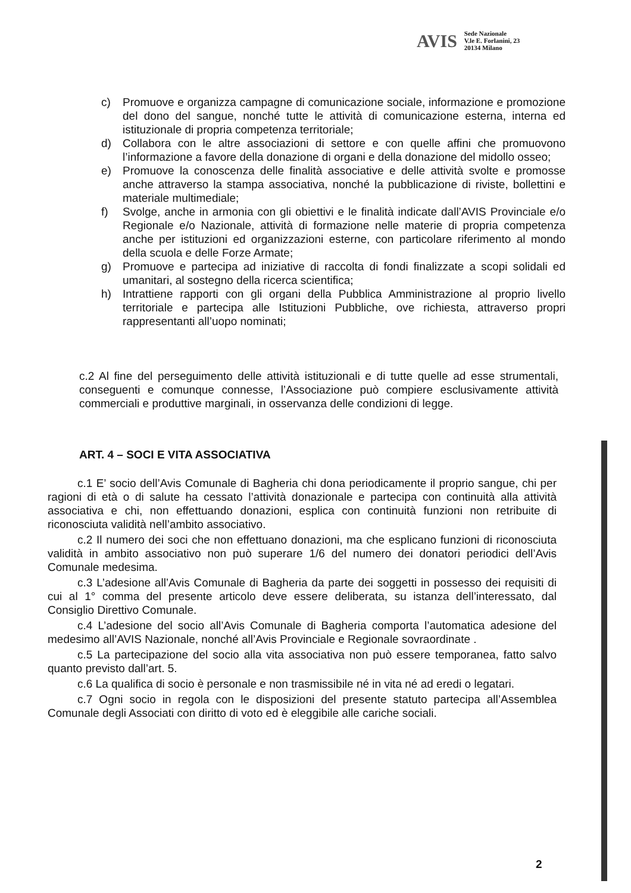AVIS Sede Nazionale
V.le E. Forlanini, 23
20134 Milano
c) Promuove e organizza campagne di comunicazione sociale, informazione e promozione del dono del sangue, nonché tutte le attività di comunicazione esterna, interna ed istituzionale di propria competenza territoriale;
d) Collabora con le altre associazioni di settore e con quelle affini che promuovono l’informazione a favore della donazione di organi e della donazione del midollo osseo;
e) Promuove la conoscenza delle finalità associative e delle attività svolte e promosse anche attraverso la stampa associativa, nonché la pubblicazione di riviste, bollettini e materiale multimediale;
f) Svolge, anche in armonia con gli obiettivi e le finalità indicate dall’AVIS Provinciale e/o Regionale e/o Nazionale, attività di formazione nelle materie di propria competenza anche per istituzioni ed organizzazioni esterne, con particolare riferimento al mondo della scuola e delle Forze Armate;
g) Promuove e partecipa ad iniziative di raccolta di fondi finalizzate a scopi solidali ed umanitari, al sostegno della ricerca scientifica;
h) Intrattiene rapporti con gli organi della Pubblica Amministrazione al proprio livello territoriale e partecipa alle Istituzioni Pubbliche, ove richiesta, attraverso propri rappresentanti all’uopo nominati;
c.2 Al fine del perseguimento delle attività istituzionali e di tutte quelle ad esse strumentali, conseguenti e comunque connesse, l’Associazione può compiere esclusivamente attività commerciali e produttive marginali, in osservanza delle condizioni di legge.
ART. 4 – SOCI E VITA ASSOCIATIVA
c.1 E’ socio dell’Avis Comunale di Bagheria chi dona periodicamente il proprio sangue, chi per ragioni di età o di salute ha cessato l’attività donazionale e partecipa con continuità alla attività associativa e chi, non effettuando donazioni, esplica con continuità funzioni non retribuite di riconosciuta validità nell’ambito associativo.
c.2 Il numero dei soci che non effettuano donazioni, ma che esplicano funzioni di riconosciuta validità in ambito associativo non può superare 1/6 del numero dei donatori periodici dell’Avis Comunale medesima.
c.3 L’adesione all’Avis Comunale di Bagheria da parte dei soggetti in possesso dei requisiti di cui al 1° comma del presente articolo deve essere deliberata, su istanza dell’interessato, dal Consiglio Direttivo Comunale.
c.4 L’adesione del socio all’Avis Comunale di Bagheria comporta l’automatica adesione del medesimo all’AVIS Nazionale, nonché all’Avis Provinciale e Regionale sovraordinate .
c.5 La partecipazione del socio alla vita associativa non può essere temporanea, fatto salvo quanto previsto dall’art. 5.
c.6 La qualifica di socio è personale e non trasmissibile né in vita né ad eredi o legatari.
c.7 Ogni socio in regola con le disposizioni del presente statuto partecipa all’Assemblea Comunale degli Associati con diritto di voto ed è eleggibile alle cariche sociali.
2